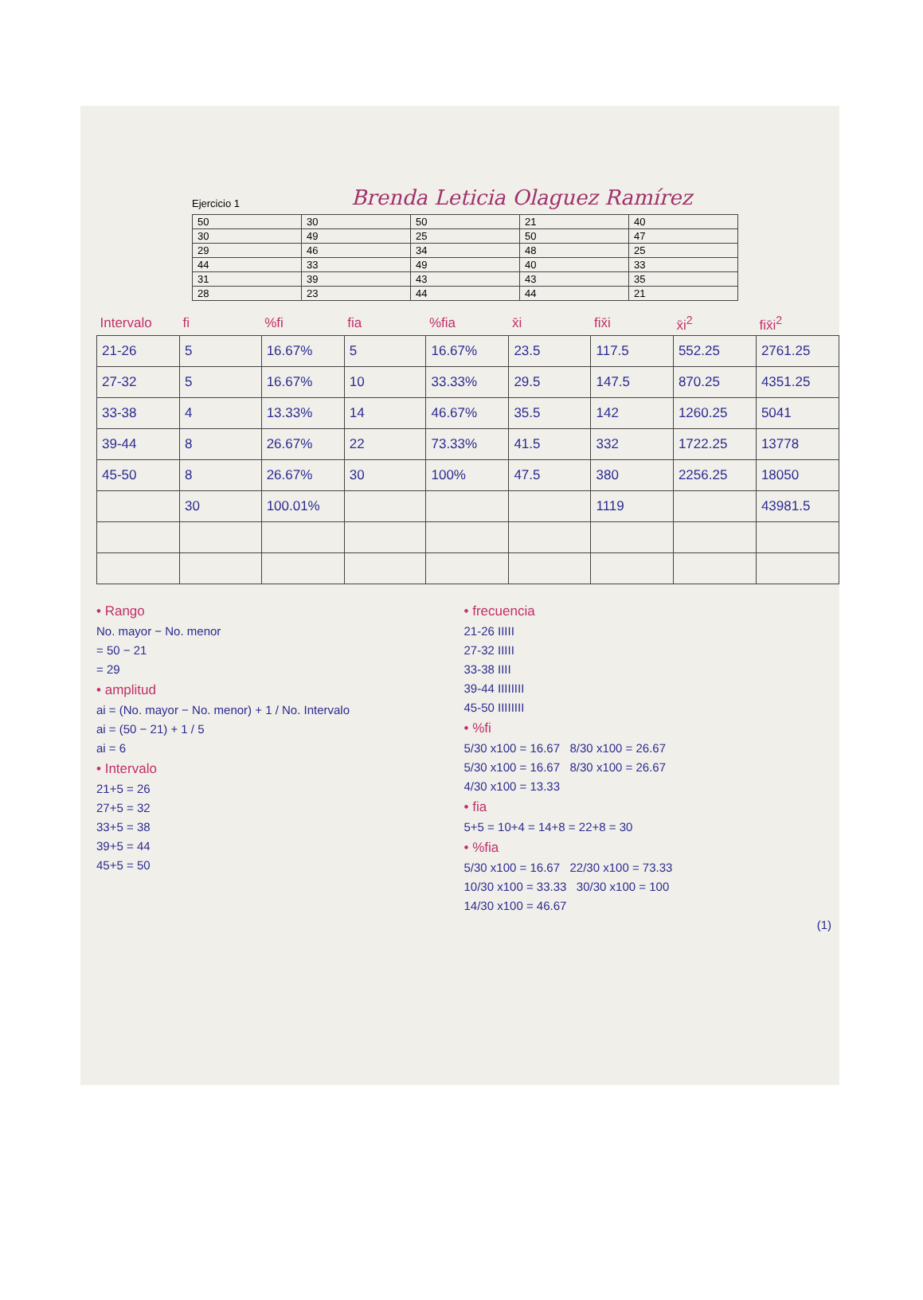Ejercicio 1
Brenda Leticia Olaguez Ramírez
| 50 | 30 | 50 | 21 | 40 |
| 30 | 49 | 25 | 50 | 47 |
| 29 | 46 | 34 | 48 | 25 |
| 44 | 33 | 49 | 40 | 33 |
| 31 | 39 | 43 | 43 | 35 |
| 28 | 23 | 44 | 44 | 21 |
| Intervalo | fi | %fi | fia | %fia | x̄i | fix̄i | x̄i<sup>2</sup> | fix̄i<sup>2</sup> |
| --- | --- | --- | --- | --- | --- | --- | --- | --- |
| 21-26 | 5 | 16.67% | 5 | 16.67% | 23.5 | 117.5 | 552.25 | 2761.25 |
| 27-32 | 5 | 16.67% | 10 | 33.33% | 29.5 | 147.5 | 870.25 | 4351.25 |
| 33-38 | 4 | 13.33% | 14 | 46.67% | 35.5 | 142 | 1260.25 | 5041 |
| 39-44 | 8 | 26.67% | 22 | 73.33% | 41.5 | 332 | 1722.25 | 13778 |
| 45-50 | 8 | 26.67% | 30 | 100% | 47.5 | 380 | 2256.25 | 18050 |
| | 30 | 100.01% | | | | 1119 | | 43981.5 |
• Rango
No. mayor − No. menor
= 50 − 21
= 29
• amplitud
ai = (No. mayor − No. menor) + 1 / No. Intervalo
ai = (50 − 21) + 1 / 5
ai = 6
• Intervalo
21+5 = 26
27+5 = 32
33+5 = 38
39+5 = 44
45+5 = 50
• frecuencia
21-26 IIIII
27-32 IIIII
33-38 IIII
39-44 IIIIIIII
45-50 IIIIIIII
• %fi
5/30 x100 = 16.67 8/30 x100 = 26.67
5/30 x100 = 16.67 8/30 x100 = 26.67
4/30 x100 = 13.33
• fia
5+5 = 10+4 = 14+8 = 22+8 = 30
• %fia
5/30 x100 = 16.67 22/30 x100 = 73.33
10/30 x100 = 33.33 30/30 x100 = 100
14/30 x100 = 46.67
(1)